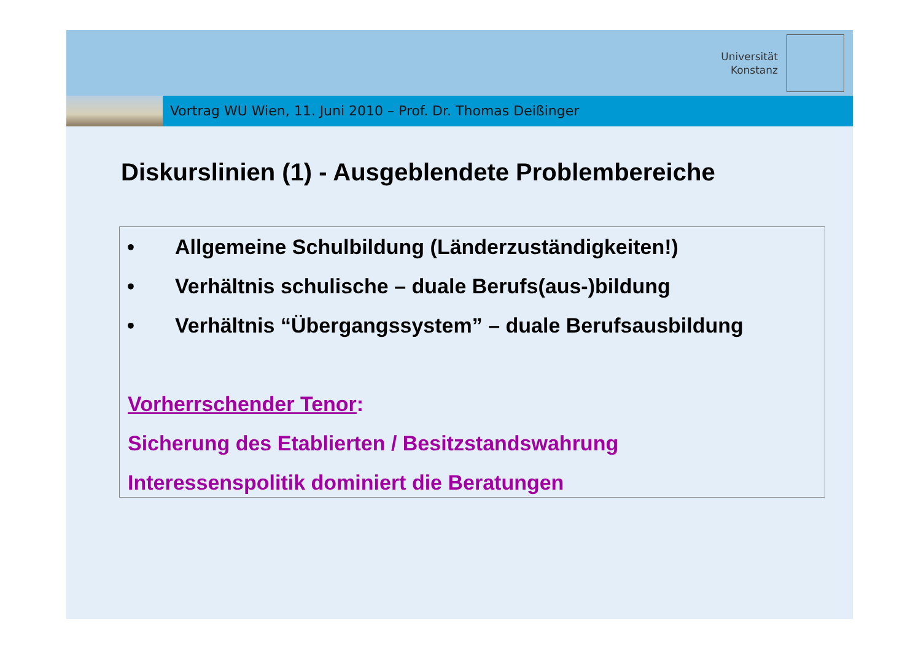Universität
Konstanz
Vortrag WU Wien, 11. Juni 2010 – Prof. Dr. Thomas Deißinger
Diskurslinien (1) - Ausgeblendete Problembereiche
• Allgemeine Schulbildung (Länderzuständigkeiten!)
• Verhältnis schulische – duale Berufs(aus-)bildung
• Verhältnis “Übergangssystem” – duale Berufsausbildung
Vorherrschender Tenor:
Sicherung des Etablierten / Besitzstandswahrung
Interessenspolitik dominiert die Beratungen